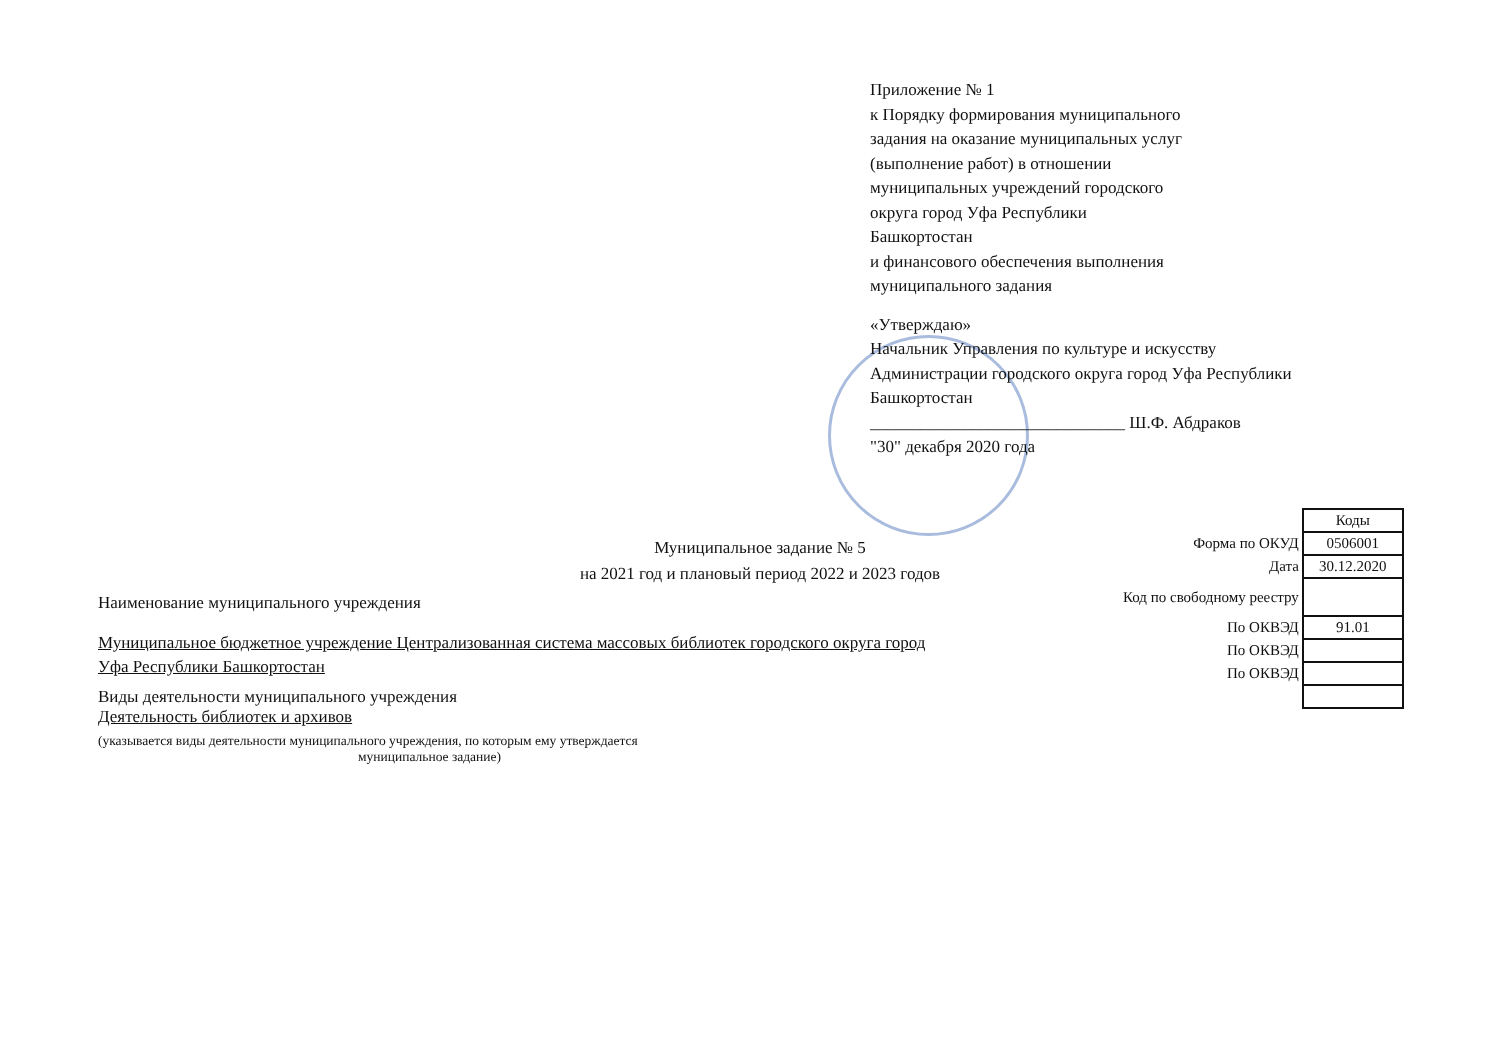Приложение № 1
к Порядку формирования муниципального
задания на оказание муниципальных услуг
(выполнение работ) в отношении
муниципальных учреждений городского
округа город Уфа Республики
Башкортостан
и финансового обеспечения выполнения
муниципального задания
«Утверждаю»
Начальник Управления по культуре и искусству
Администрации городского округа город Уфа Республики
Башкортостан
______________________________ Ш.Ф. Абдраков
"30" декабря 2020 года
Муниципальное задание № 5
на 2021 год и плановый период 2022 и 2023 годов
| | Коды |
| Форма по ОКУД | 0506001 |
| Дата | 30.12.2020 |
| Код по свободному реестру | |
| По ОКВЭД | 91.01 |
| По ОКВЭД | |
| По ОКВЭД | |
Наименование муниципального учреждения
Муниципальное бюджетное учреждение Централизованная система массовых библиотек городского округа город
Уфа Республики Башкортостан
Виды деятельности муниципального учреждения
Деятельность библиотек и архивов
(указывается виды деятельности муниципального учреждения, по которым ему утверждается
муниципальное задание)